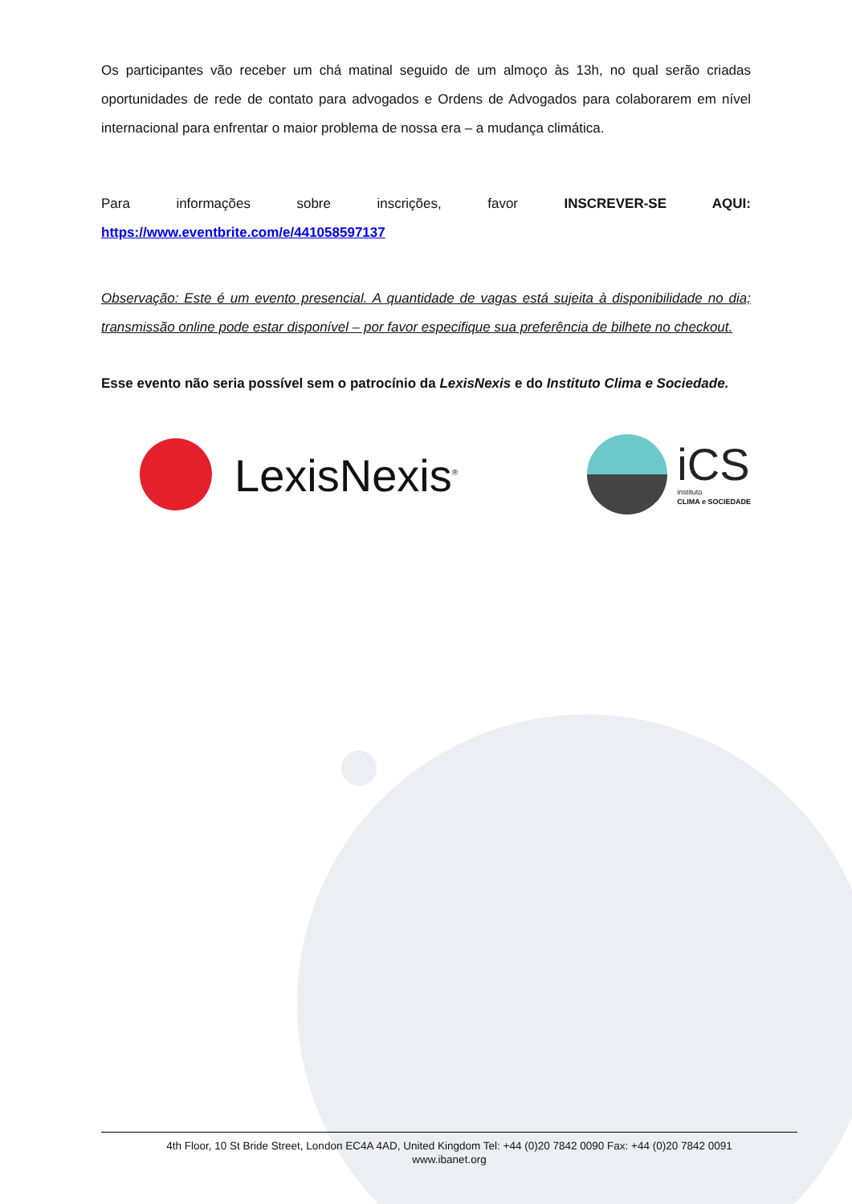Os participantes vão receber um chá matinal seguido de um almoço às 13h, no qual serão criadas oportunidades de rede de contato para advogados e Ordens de Advogados para colaborarem em nível internacional para enfrentar o maior problema de nossa era – a mudança climática.
Para informações sobre inscrições, favor INSCREVER-SE AQUI:
https://www.eventbrite.com/e/441058597137
Observação: Este é um evento presencial. A quantidade de vagas está sujeita à disponibilidade no dia; transmissão online pode estar disponível – por favor especifique sua preferência de bilhete no checkout.
Esse evento não seria possível sem o patrocínio da LexisNexis e do Instituto Clima e Sociedade.
LexisNexis<sup>®</sup>
iCS
instituto
CLIMA e SOCIEDADE
4th Floor, 10 St Bride Street, London EC4A 4AD, United Kingdom Tel: +44 (0)20 7842 0090 Fax: +44 (0)20 7842 0091
www.ibanet.org